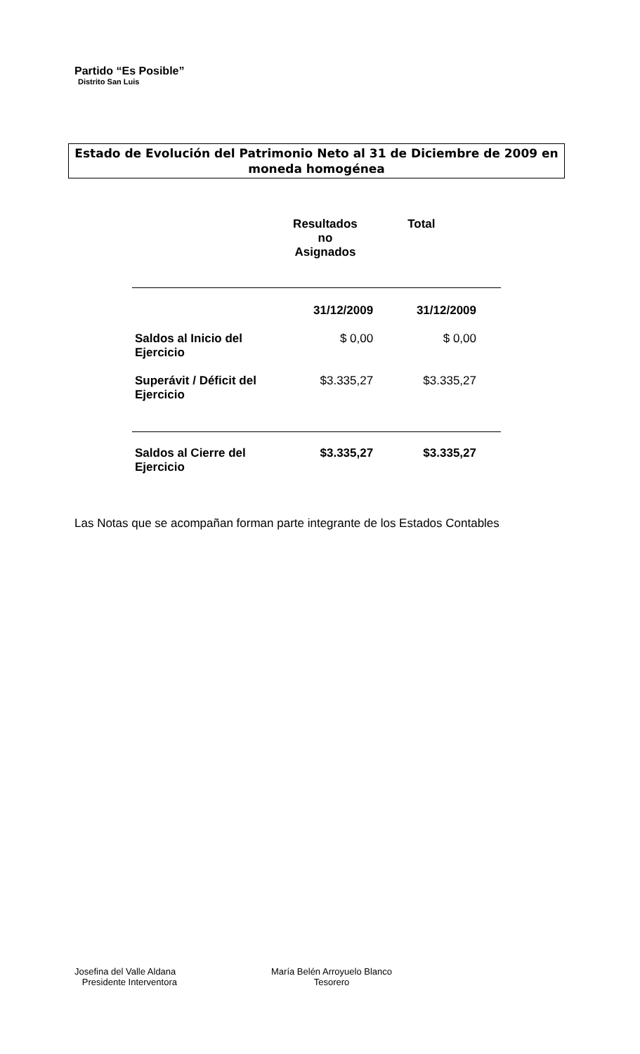Partido “Es Posible”
Distrito San Luis
Estado de Evolución del Patrimonio Neto al 31 de Diciembre de 2009 en
moneda homogénea
| | Resultados no Asignados | Total |
| --- | --- | --- |
| | 31/12/2009 | 31/12/2009 |
| Saldos al Inicio del Ejercicio | $ 0,00 | $ 0,00 |
| Superávit / Déficit del Ejercicio | $3.335,27 | $3.335,27 |
| Saldos al Cierre del Ejercicio | $3.335,27 | $3.335,27 |
Las Notas que se acompañan forman parte integrante de los Estados Contables
Josefina del Valle Aldana
Presidente Interventora
María Belén Arroyuelo Blanco
Tesorero